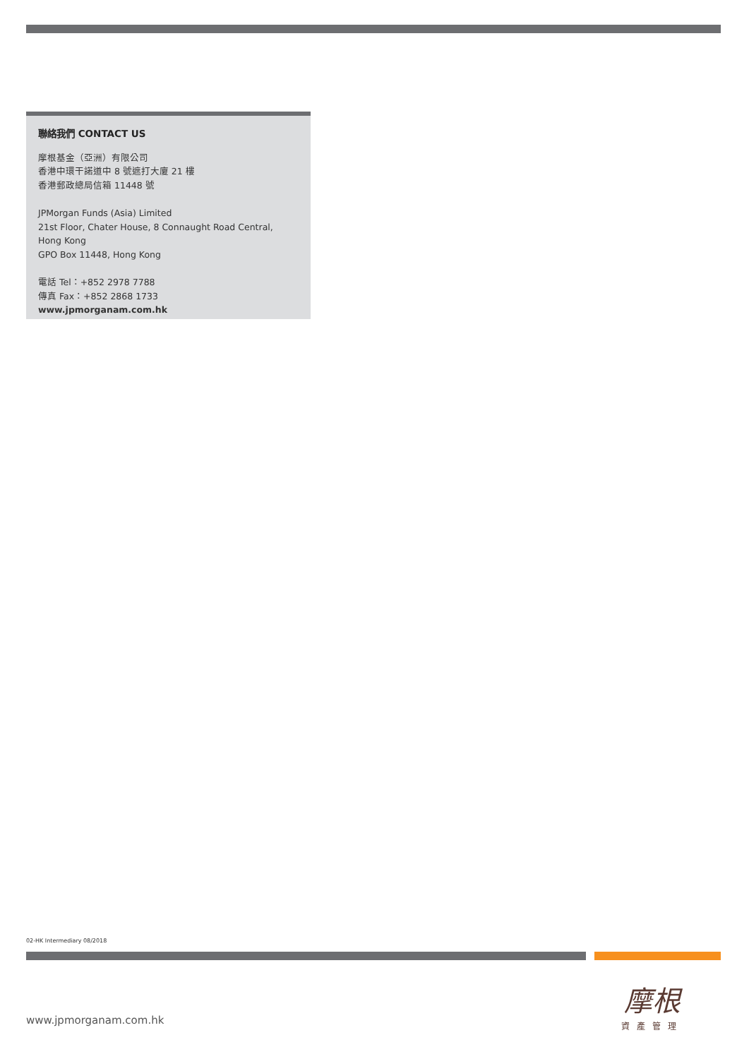聯絡我們 CONTACT US
摩根基金（亞洲）有限公司
香港中環干諾道中 8 號遮打大廈 21 樓
香港郵政總局信箱 11448 號
JPMorgan Funds (Asia) Limited
21st Floor, Chater House, 8 Connaught Road Central, Hong Kong
GPO Box 11448, Hong Kong
電話 Tel：+852 2978 7788
傳真 Fax：+852 2868 1733
www.jpmorganam.com.hk
02-HK Intermediary 08/2018
www.jpmorganam.com.hk
摩根
資產管理